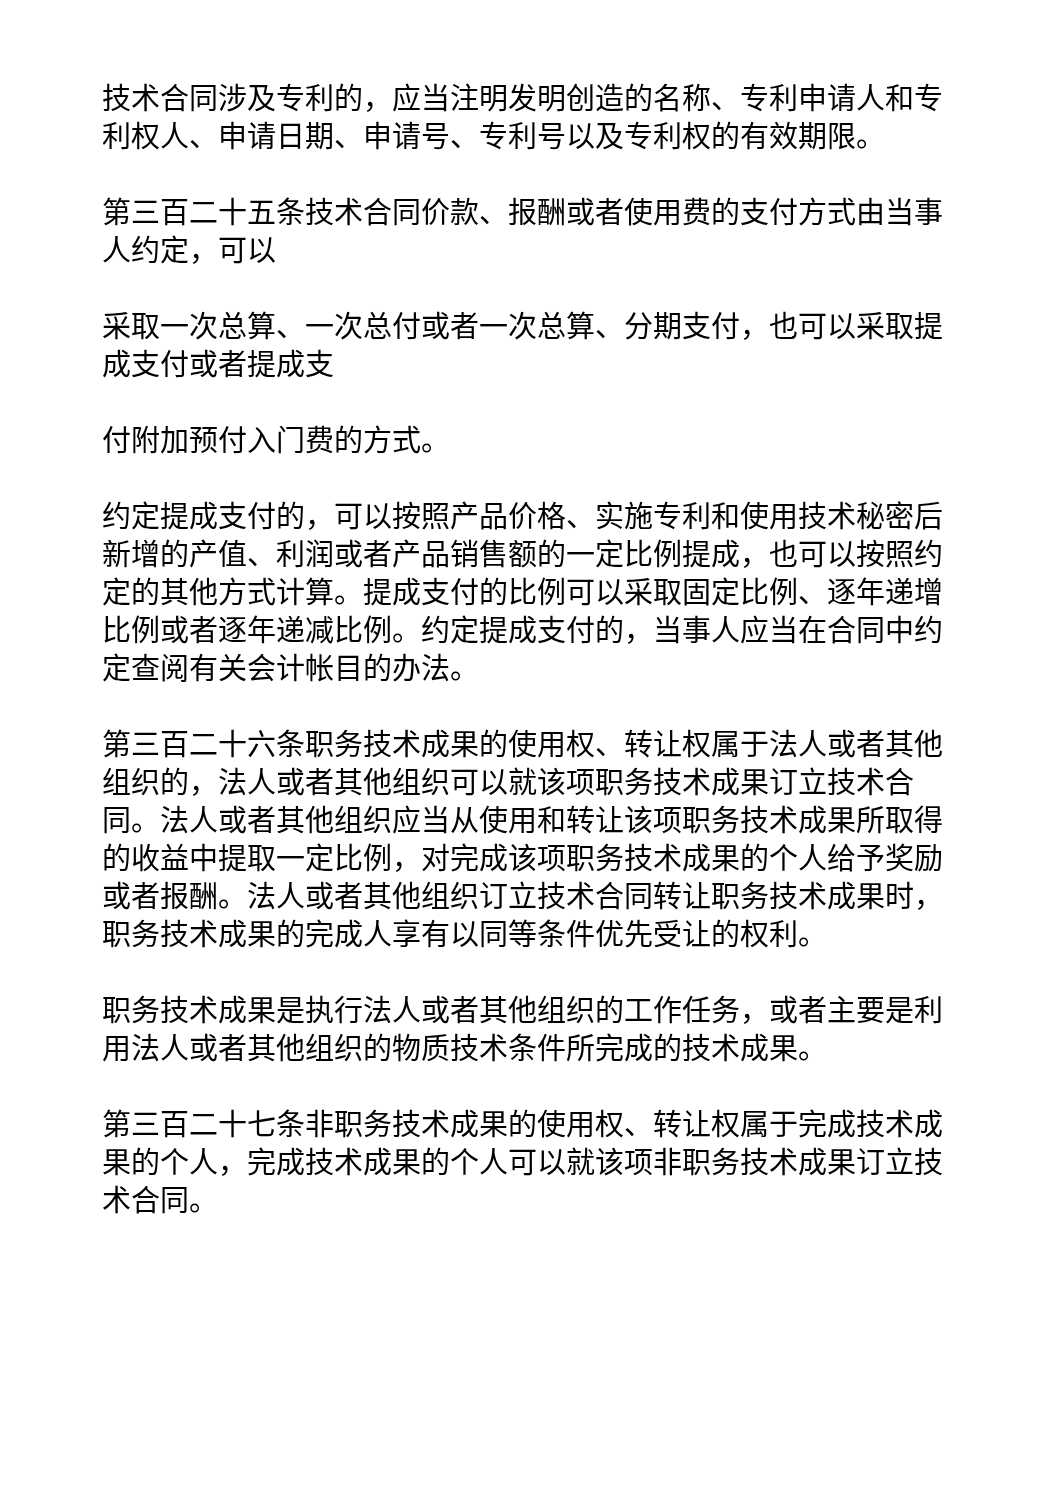技术合同涉及专利的，应当注明发明创造的名称、专利申请人和专利权人、申请日期、申请号、专利号以及专利权的有效期限。
第三百二十五条技术合同价款、报酬或者使用费的支付方式由当事人约定，可以
采取一次总算、一次总付或者一次总算、分期支付，也可以采取提成支付或者提成支
付附加预付入门费的方式。
约定提成支付的，可以按照产品价格、实施专利和使用技术秘密后新增的产值、利润或者产品销售额的一定比例提成，也可以按照约定的其他方式计算。提成支付的比例可以采取固定比例、逐年递增比例或者逐年递减比例。约定提成支付的，当事人应当在合同中约定查阅有关会计帐目的办法。
第三百二十六条职务技术成果的使用权、转让权属于法人或者其他组织的，法人或者其他组织可以就该项职务技术成果订立技术合同。法人或者其他组织应当从使用和转让该项职务技术成果所取得的收益中提取一定比例，对完成该项职务技术成果的个人给予奖励或者报酬。法人或者其他组织订立技术合同转让职务技术成果时，职务技术成果的完成人享有以同等条件优先受让的权利。
职务技术成果是执行法人或者其他组织的工作任务，或者主要是利用法人或者其他组织的物质技术条件所完成的技术成果。
第三百二十七条非职务技术成果的使用权、转让权属于完成技术成果的个人，完成技术成果的个人可以就该项非职务技术成果订立技术合同。